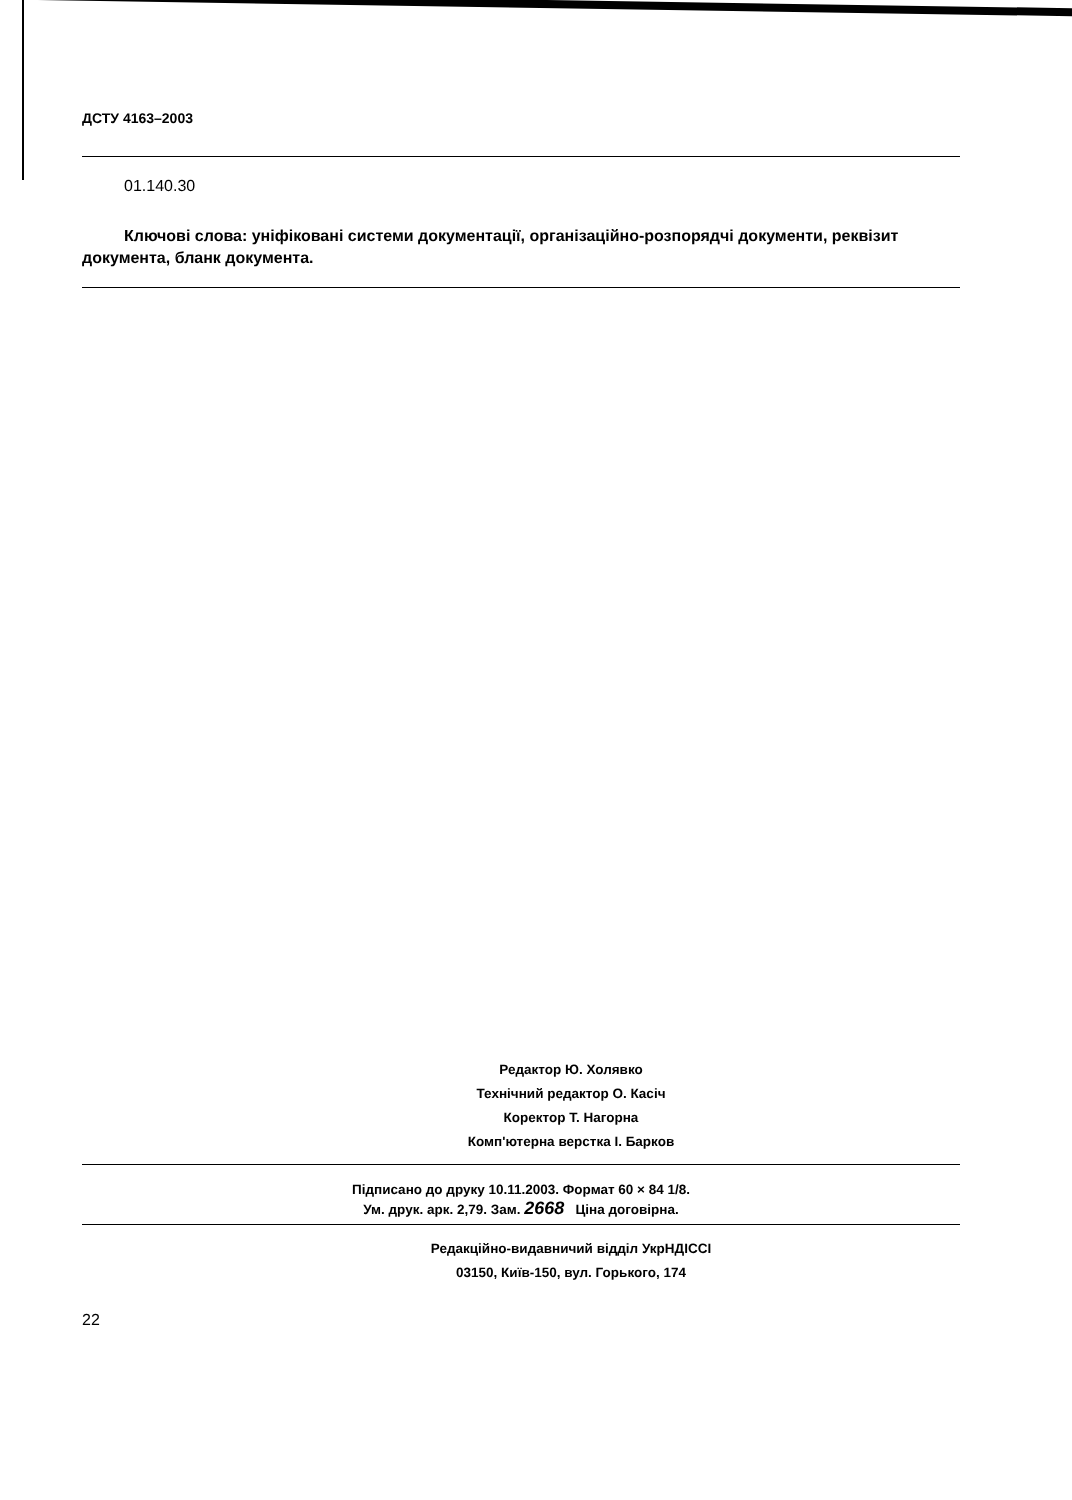ДСТУ 4163–2003
01.140.30
Ключові слова: уніфіковані системи документації, організаційно-розпорядчі документи, реквізит документа, бланк документа.
Редактор Ю. Холявко
Технічний редактор О. Касіч
Коректор Т. Нагорна
Комп'ютерна верстка І. Барков
Підписано до друку 10.11.2003. Формат 60 × 84 1/8.
Ум. друк. арк. 2,79. Зам. 2668 Ціна договірна.
Редакційно-видавничий відділ УкрНДІССІ
03150, Київ-150, вул. Горького, 174
22